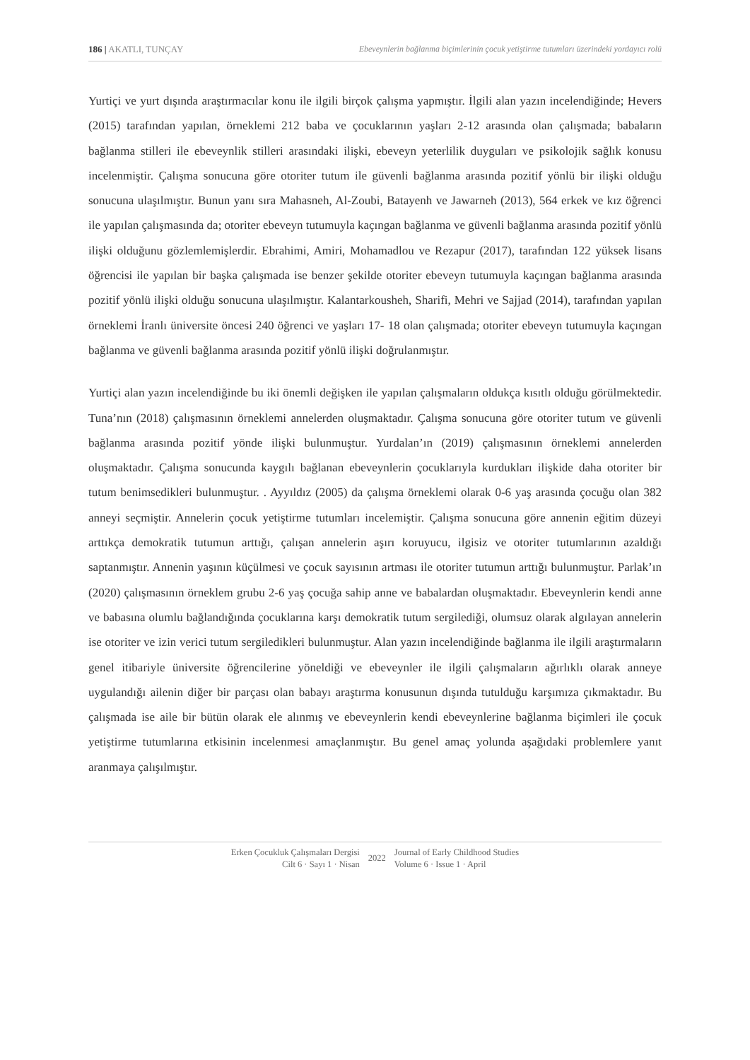186 | AKATLI, TUNÇAY Ebeveynlerin bağlanma biçimlerinin çocuk yetiştirme tutumları üzerindeki yordayıcı rolü
Yurtiçi ve yurt dışında araştırmacılar konu ile ilgili birçok çalışma yapmıştır. İlgili alan yazın incelendiğinde; Hevers (2015) tarafından yapılan, örneklemi 212 baba ve çocuklarının yaşları 2-12 arasında olan çalışmada; babaların bağlanma stilleri ile ebeveynlik stilleri arasındaki ilişki, ebeveyn yeterlilik duyguları ve psikolojik sağlık konusu incelenmiştir. Çalışma sonucuna göre otoriter tutum ile güvenli bağlanma arasında pozitif yönlü bir ilişki olduğu sonucuna ulaşılmıştır. Bunun yanı sıra Mahasneh, Al-Zoubi, Batayenh ve Jawarneh (2013), 564 erkek ve kız öğrenci ile yapılan çalışmasında da; otoriter ebeveyn tutumuyla kaçıngan bağlanma ve güvenli bağlanma arasında pozitif yönlü ilişki olduğunu gözlemlemişlerdir. Ebrahimi, Amiri, Mohamadlou ve Rezapur (2017), tarafından 122 yüksek lisans öğrencisi ile yapılan bir başka çalışmada ise benzer şekilde otoriter ebeveyn tutumuyla kaçıngan bağlanma arasında pozitif yönlü ilişki olduğu sonucuna ulaşılmıştır. Kalantarkousheh, Sharifi, Mehri ve Sajjad (2014), tarafından yapılan örneklemi İranlı üniversite öncesi 240 öğrenci ve yaşları 17- 18 olan çalışmada; otoriter ebeveyn tutumuyla kaçıngan bağlanma ve güvenli bağlanma arasında pozitif yönlü ilişki doğrulanmıştır.
Yurtiçi alan yazın incelendiğinde bu iki önemli değişken ile yapılan çalışmaların oldukça kısıtlı olduğu görülmektedir. Tuna’nın (2018) çalışmasının örneklemi annelerden oluşmaktadır. Çalışma sonucuna göre otoriter tutum ve güvenli bağlanma arasında pozitif yönde ilişki bulunmuştur. Yurdalan’ın (2019) çalışmasının örneklemi annelerden oluşmaktadır. Çalışma sonucunda kaygılı bağlanan ebeveynlerin çocuklarıyla kurdukları ilişkide daha otoriter bir tutum benimsedikleri bulunmuştur. . Ayyıldız (2005) da çalışma örneklemi olarak 0-6 yaş arasında çocuğu olan 382 anneyi seçmiştir. Annelerin çocuk yetiştirme tutumları incelemiştir. Çalışma sonucuna göre annenin eğitim düzeyi arttıkça demokratik tutumun arttığı, çalışan annelerin aşırı koruyucu, ilgisiz ve otoriter tutumlarının azaldığı saptanmıştır. Annenin yaşının küçülmesi ve çocuk sayısının artması ile otoriter tutumun arttığı bulunmuştur. Parlak’ın (2020) çalışmasının örneklem grubu 2-6 yaş çocuğa sahip anne ve babalardan oluşmaktadır. Ebeveynlerin kendi anne ve babasına olumlu bağlandığında çocuklarına karşı demokratik tutum sergilediği, olumsuz olarak algılayan annelerin ise otoriter ve izin verici tutum sergiledikleri bulunmuştur. Alan yazın incelendiğinde bağlanma ile ilgili araştırmaların genel itibariyle üniversite öğrencilerine yöneldiği ve ebeveynler ile ilgili çalışmaların ağırlıklı olarak anneye uygulandığı ailenin diğer bir parçası olan babayı araştırma konusunun dışında tutulduğu karşımıza çıkmaktadır. Bu çalışmada ise aile bir bütün olarak ele alınmış ve ebeveynlerin kendi ebeveynlerine bağlanma biçimleri ile çocuk yetiştirme tutumlarına etkisinin incelenmesi amaçlanmıştır. Bu genel amaç yolunda aşağıdaki problemlere yanıt aranmaya çalışılmıştır.
Erken Çocukluk Çalışmaları Dergisi
Cilt 6 · Sayı 1 · Nisan
2022
Journal of Early Childhood Studies
Volume 6 · Issue 1 · April